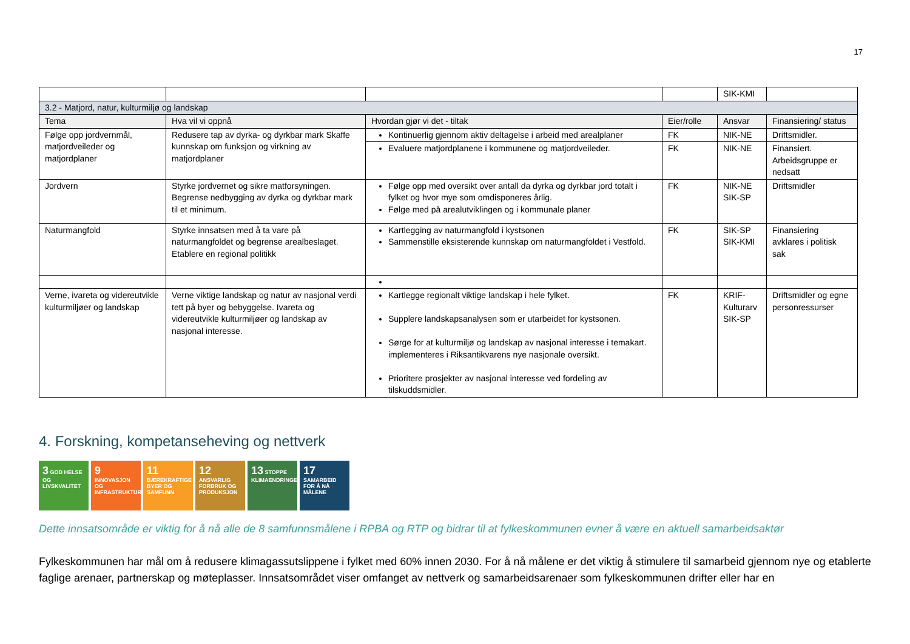17
| | | | | SIK-KMI | |
| 3.2 - Matjord, natur, kulturmiljø og landskap | | | | | |
| Tema | Hva vil vi oppnå | Hvordan gjør vi det - tiltak | Eier/rolle | Ansvar | Finansiering/ status |
| Følge opp jordvernmål, matjordveileder og matjordplaner | Redusere tap av dyrka- og dyrkbar mark Skaffe kunnskap om funksjon og virkning av matjordplaner | Kontinuerlig gjennom aktiv deltagelse i arbeid med arealplaner | FK | NIK-NE | Driftsmidler. |
| | | Evaluere matjordplanene i kommunene og matjordveileder. | FK | NIK-NE | Finansiert. Arbeidsgruppe er nedsatt |
| Jordvern | Styrke jordvernet og sikre matforsyningen. Begrense nedbygging av dyrka og dyrkbar mark til et minimum. | Følge opp med oversikt over antall da dyrka og dyrkbar jord totalt i fylket og hvor mye som omdisponeres årlig. Følge med på arealutviklingen og i kommunale planer | FK | NIK-NE SIK-SP | Driftsmidler |
| Naturmangfold | Styrke innsatsen med å ta vare på naturmangfoldet og begrense arealbeslaget. Etablere en regional politikk | Kartlegging av naturmangfold i kystsonen Sammenstille eksisterende kunnskap om naturmangfoldet i Vestfold. | FK | SIK-SP SIK-KMI | Finansiering avklares i politisk sak |
| Verne, ivareta og videreutvikle kulturmiljøer og landskap | Verne viktige landskap og natur av nasjonal verdi tett på byer og bebyggelse. Ivareta og videreutvikle kulturmiljøer og landskap av nasjonal interesse. | Kartlegge regionalt viktige landskap i hele fylket. Supplere landskapsanalysen som er utarbeidet for kystsonen. Sørge for at kulturmiljø og landskap av nasjonal interesse i temakart. implementeres i Riksantikvarens nye nasjonale oversikt. Prioritere prosjekter av nasjonal interesse ved fordeling av tilskuddsmidler. | FK | KRIF-Kulturarv SIK-SP | Driftsmidler og egne personressurser |
4. Forskning, kompetanseheving og nettverk
3 GOD HELSE OG LIVSKVALITET
9 INNOVASJON OG INFRASTRUKTUR
11 BÆREKRAFTIGE BYER OG SAMFUNN
12 ANSVARLIG FORBRUK OG PRODUKSJON
13 STOPPE KLIMAENDRINGENE
17 SAMARBEID FOR Å NÅ MÅLENE
Dette innsatsområde er viktig for å nå alle de 8 samfunnsmålene i RPBA og RTP og bidrar til at fylkeskommunen evner å være en aktuell samarbeidsaktør
Fylkeskommunen har mål om å redusere klimagassutslippene i fylket med 60% innen 2030. For å nå målene er det viktig å stimulere til samarbeid gjennom nye og etablerte faglige arenaer, partnerskap og møteplasser. Innsatsområdet viser omfanget av nettverk og samarbeidsarenaer som fylkeskommunen drifter eller har en